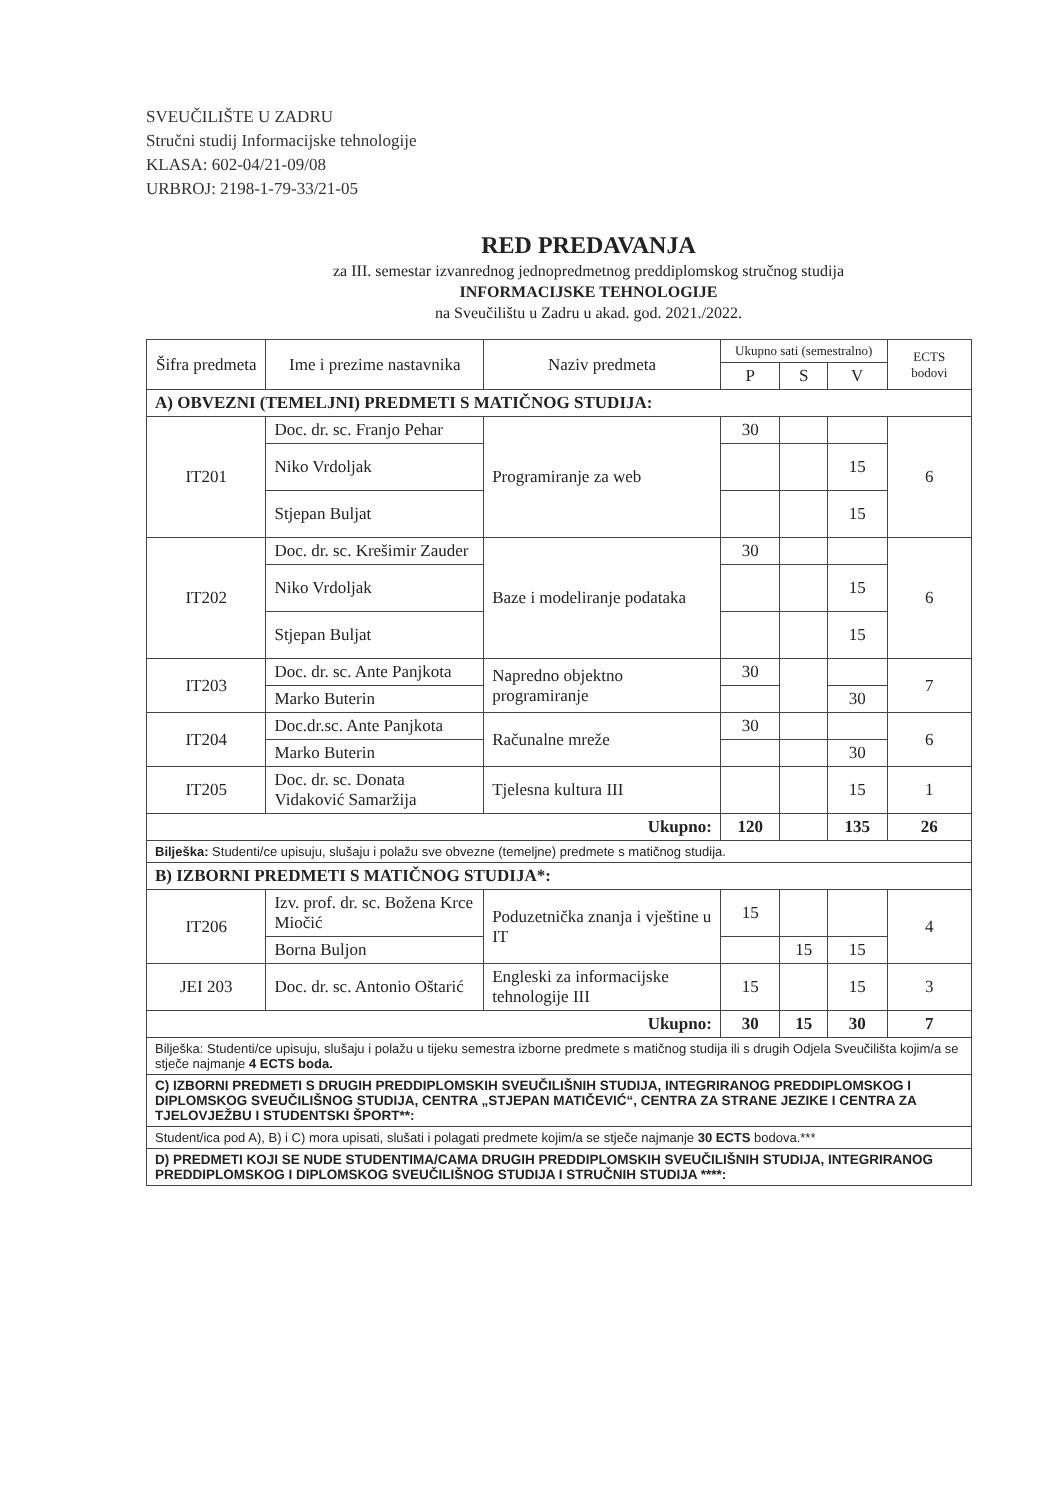SVEUČILIŠTE U ZADRU
Stručni studij Informacijske tehnologije
KLASA: 602-04/21-09/08
URBROJ: 2198-1-79-33/21-05
RED PREDAVANJA
za III. semestar izvanrednog jednopredmetnog preddiplomskog stručnog studija
INFORMACIJSKE TEHNOLOGIJE
na Sveučilištu u Zadru u akad. god. 2021./2022.
| Šifra predmeta | Ime i prezime nastavnika | Naziv predmeta | Ukupno sati (semestralno) | | | ECTS bodovi |
| --- | --- | --- | --- | --- | --- | --- |
| | | | P | S | V | |
| A) OBVEZNI (TEMELJNI) PREDMETI S MATIČNOG STUDIJA: | | | | | | |
| IT201 | Doc. dr. sc. Franjo Pehar | Programiranje za web | 30 | | | 6 |
| | Niko Vrdoljak | | | | 15 | |
| | Stjepan Buljat | | | | 15 | |
| IT202 | Doc. dr. sc. Krešimir Zauder | Baze i modeliranje podataka | 30 | | | 6 |
| | Niko Vrdoljak | | | | 15 | |
| | Stjepan Buljat | | | | 15 | |
| IT203 | Doc. dr. sc. Ante Panjkota | Napredno objektno programiranje | 30 | | | 7 |
| | Marko Buterin | | | | 30 | |
| IT204 | Doc.dr.sc. Ante Panjkota | Računalne mreže | 30 | | | 6 |
| | Marko Buterin | | | | 30 | |
| IT205 | Doc. dr. sc. Donata Vidaković Samaržija | Tjelesna kultura III | | | 15 | 1 |
| Ukupno: | | | 120 | | 135 | 26 |
| Bilješka: Studenti/ce upisuju, slušaju i polažu sve obvezne (temeljne) predmete s matičnog studija. | | | | | | |
| B) IZBORNI PREDMETI S MATIČNOG STUDIJA*: | | | | | | |
| IT206 | Izv. prof. dr. sc. Božena Krce Miočić | Poduzetnička znanja i vještine u IT | 15 | | | 4 |
| | Borna Buljon | | | 15 | 15 | |
| JEI 203 | Doc. dr. sc. Antonio Oštarić | Engleski za informacijske tehnologije III | 15 | | 15 | 3 |
| Ukupno: | | | 30 | 15 | 30 | 7 |
| Bilješka: Studenti/ce upisuju, slušaju i polažu u tijeku semestra izborne predmete s matičnog studija ili s drugih Odjela Sveučilišta kojim/a se stječe najmanje 4 ECTS boda. | | | | | | |
| C) IZBORNI PREDMETI S DRUGIH PREDDIPLOMSKIH SVEUČILIŠNIH STUDIJA, INTEGRIRANOG PREDDIPLOMSKOG I DIPLOMSKOG SVEUČILIŠNOG STUDIJA, CENTRA „STJEPAN MATIČEVIĆ“, CENTRA ZA STRANE JEZIKE I CENTRA ZA TJELOVJEŽBU I STUDENTSKI ŠPORT**: | | | | | | |
| Student/ica pod A), B) i C) mora upisati, slušati i polagati predmete kojim/a se stječe najmanje 30 ECTS bodova.*** | | | | | | |
| D) PREDMETI KOJI SE NUDE STUDENTIMA/CAMA DRUGIH PREDDIPLOMSKIH SVEUČILIŠNIH STUDIJA, INTEGRIRANOG PREDDIPLOMSKOG I DIPLOMSKOG SVEUČILIŠNOG STUDIJA I STRUČNIH STUDIJA ****: | | | | | | |